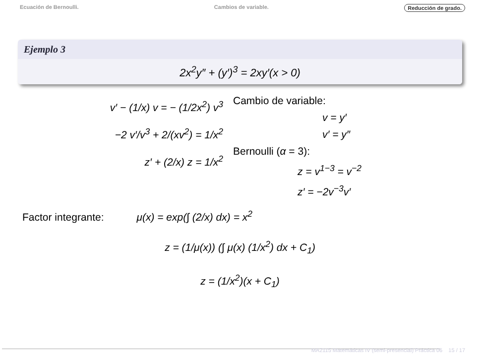Ecuación de Bernoulli. Cambios de variable. Reducción de grado.
Ejemplo 3
2x<sup>2</sup>y″ + (y′)<sup>3</sup> = 2xy′(x > 0)
v′ − (1/x) v = − (1/2x<sup>2</sup>) v<sup>3</sup>
−2 v′/v<sup>3</sup> + 2/(xv<sup>2</sup>) = 1/x<sup>2</sup>
z′ + (2/x) z = 1/x<sup>2</sup>
Cambio de variable:
v = y′
v′ = y″
Bernoulli (α = 3):
z = v<sup>1−3</sup> = v<sup>−2</sup>
z′ = −2v<sup>−3</sup>v′
Factor integrante: μ(x) = exp(∫ (2/x) dx) = x<sup>2</sup>
z = (1/μ(x)) (∫ μ(x) (1/x<sup>2</sup>) dx + C<sub>1</sub>)
z = (1/x<sup>2</sup>)(x + C<sub>1</sub>)
MA2115 Matemáticas IV (semi-presencial) Práctica 06 15 / 17